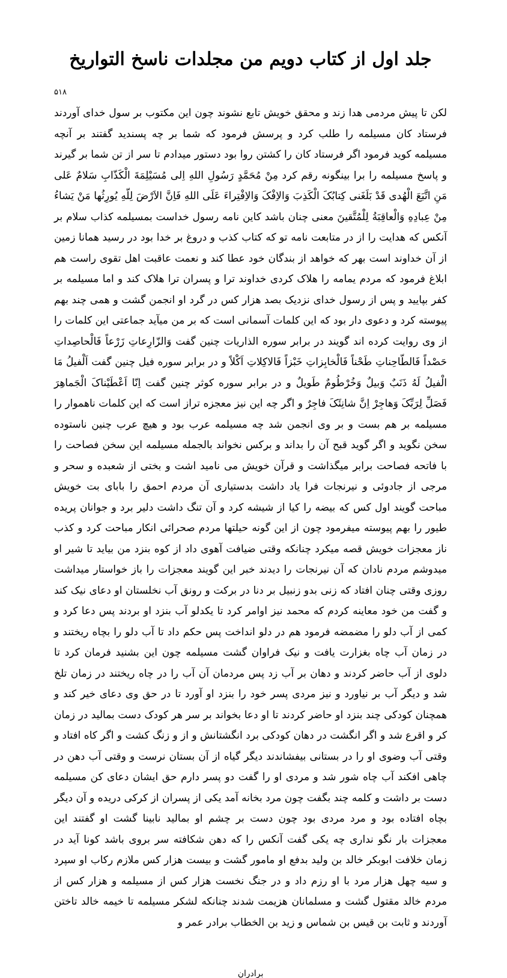جلد اول از کتاب دویم من مجلدات ناسخ التواریخ
۵۱۸
لکن تا پیش مردمی هدا زند و محقق خویش تابع نشوند چون این مکتوب بر سول خدای آوردند فرستاد کان مسیلمه را طلب کرد و پرسش فرمود که شما بر چه پسندید گفتند بر آنچه مسیلمه کوید فرمود اگر فرستاد کان را کشتن روا بود دستور میدادم تا سر از تن شما بر گیرند و پاسخ مسیلمه را برا بینگونه رقم کرد مِنْ مُحَمَّدٍ رَسُولِ اللهِ اِلی مُسَیْلِمَةَ الْکَذّابِ سَلامٌ عَلی مَنِ اتَّبَعَ الْهُدی قَدْ بَلَغَنی کِتابُکَ الْکَذِبَ وَالاِفْکَ وَالاِفْتِراءَ عَلَی اللهِ فَاِنَّ الاَرْضَ لِلّهِ یُورِثُها مَنْ یَشاءُ مِنْ عِبادِهِ وَالْعاقِبَةُ لِلْمُتَّقینَ معنی چنان باشد کاین نامه رسول خداست بمسیلمه کذاب سلام بر آنکس که هدایت را از در متابعت نامه تو که کتاب کذب و دروغ بر خدا بود در رسید همانا زمین از آن خداوند است بهر که خواهد از بندگان خود عطا کند و نعمت عاقبت اهل تقوی راست هم ابلاغ فرمود که مردم یمامه را هلاک کردی خداوند ترا و پسران ترا هلاک کند و اما مسیلمه بر کفر بپایید و پس از رسول خدای نزدیک بصد هزار کس در گرد او انجمن گشت و همی چند بهم پیوسته کرد و دعوی دار بود که این کلمات آسمانی است که بر من میآید جماعتی این کلمات را از وی روایت کرده اند گویند در برابر سوره الذاریات چنین گفت وَالزّارِعاتِ زَرْعاً فَالْحاصِداتِ حَصْداً فَالطّاحِناتِ طَحْناً فَالْخابِزاتِ خَبْزاً فَالاکِلاتِ اَکْلاً و در برابر سوره فیل چنین گفت اَلْفیلُ مَا الْفیلُ لَهُ ذَنَبٌ وَبیلٌ وَخُرْطُومٌ طَویلٌ و در برابر سوره کوثر چنین گفت اِنّا اَعْطَیْناکَ الْجَماهِرَ فَصَلِّ لِرَبِّکَ وَهاجِرْ اِنَّ شانِئَکَ فاجِرٌ و اگر چه این نیز معجزه تراز است که این کلمات ناهموار را مسیلمه بر هم بست و بر وی انجمن شد چه مسیلمه عرب بود و هیچ عرب چنین ناستوده سخن نگوید و اگر گوید قبح آن را بداند و برکس نخواند بالجمله مسیلمه این سخن فصاحت را با فاتحه فصاحت برابر میگذاشت و قرآن خویش می نامید اشت و بختی از شعبده و سحر و مرجی از جادوئی و نیرنجات فرا یاد داشت بدستیاری آن مردم احمق را بابای بت خویش مباحت گویند اول کس که بیضه را کیا از شیشه کرد و آن تنگ داشت دلیر برد و جوانان پریده طیور را بهم پیوسته میفرمود چون از این گونه حیلتها مردم صحرائی انکار مباحت کرد و کذب ناز معجزات خویش قصه میکرد چنانکه وقتی ضیافت آهوی داد از کوه بنزد من بیاید تا شیر او میدوشم مردم نادان که آن نیرنجات را دیدند خبر این گویند معجزات را باز خواستار میداشت روزی وقتی چنان افتاد که زنی بدو زنبیل بر دنا در برکت و رونق آب نخلستان او دعای نیک کند و گفت من خود معاینه کردم که محمد نیز اوامر کرد تا یکدلو آب بنزد او بردند پس دعا کرد و کمی از آب دلو را مضمضه فرمود هم در دلو انداخت پس حکم داد تا آب دلو را بچاه ریختند و در زمان آب چاه بغزارت یافت و نیک فراوان گشت مسیلمه چون این بشنید فرمان کرد تا دلوی از آب حاضر کردند و دهان بر آب زد پس مردمان آن آب را در چاه ریختند در زمان تلخ شد و دیگر آب بر نیاورد و نیز مردی پسر خود را بنزد او آورد تا در حق وی دعای خیر کند و همچنان کودکی چند بنزد او حاضر کردند تا او دعا بخواند بر سر هر کودک دست بمالید در زمان کر و اقرع شد و اگر انگشت در دهان کودکی برد انگشتانش و از و زنگ کشت و اگر کاه افتاد و وقتی آب وضوی او را در بستانی بیفشاندند دیگر گیاه از آن بستان نرست و وقتی آب دهن در چاهی افکند آب چاه شور شد و مردی او را گفت دو پسر دارم حق ایشان دعای کن مسیلمه دست بر داشت و کلمه چند بگفت چون مرد بخانه آمد یکی از پسران از کرکی دریده و آن دیگر بچاه افتاده بود و مرد مردی بود چون دست بر چشم او بمالید نابینا گشت او گفتند این معجزات بار نگو نداری چه یکی گفت آنکس را که دهن شکافته سر بروی باشد کونا آید در زمان خلافت ابوبکر خالد بن ولید بدفع او مامور گشت و بیست هزار کس ملازم رکاب او سپرد و سیه چهل هزار مرد با او رزم داد و در جنگ نخست هزار کس از مسیلمه و هزار کس از مردم خالد مقتول گشت و مسلمانان هزیمت شدند چنانکه لشکر مسیلمه تا خیمه خالد تاختن آوردند و ثابت بن قیس بن شماس و زید بن الخطاب برادر عمر و
برادران